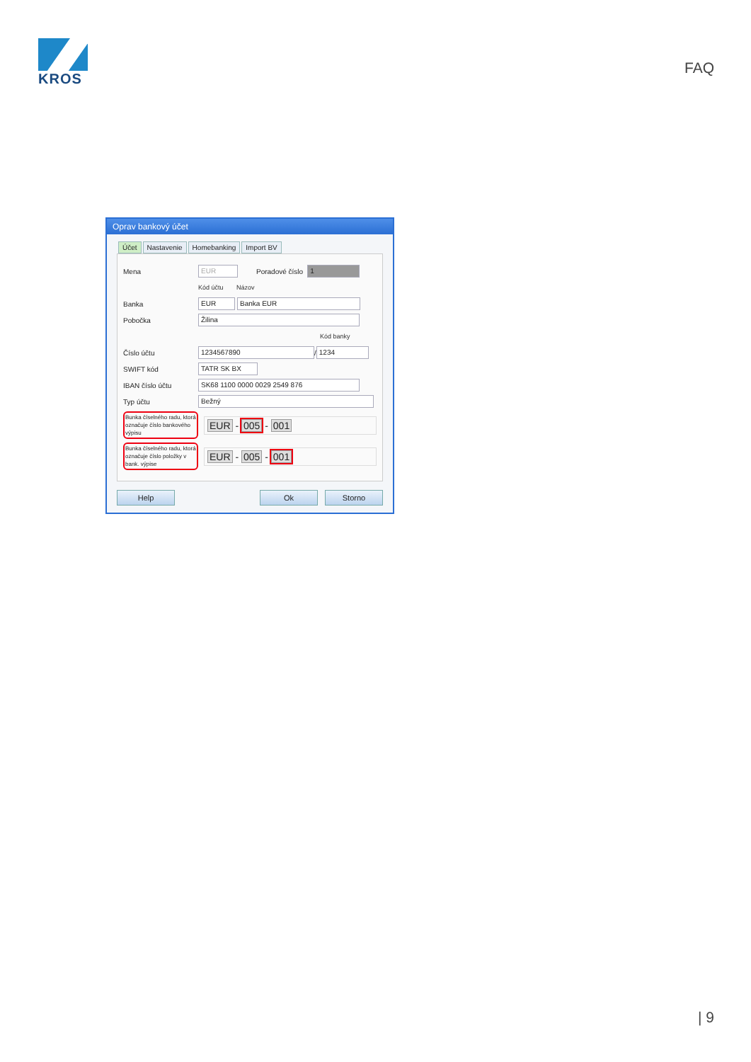KROS
FAQ
Oprav bankový účet
Účet Nastavenie Homebanking Import BV
Mena EUR Poradové číslo 1
Kód účtu Názov
Banka EUR Banka EUR
Pobočka Žilina
Kód banky
Číslo účtu 1234567890 / 1234
SWIFT kód TATR SK BX
IBAN číslo účtu SK68 1100 0000 0029 2549 876
Typ účtu Bežný
Bunka číselného radu, ktorá označuje číslo bankového výpisu EUR - 005 - 001
Bunka číselného radu, ktorá označuje číslo položky v bank. výpise EUR - 005 - 001
Help Ok Storno
| 9